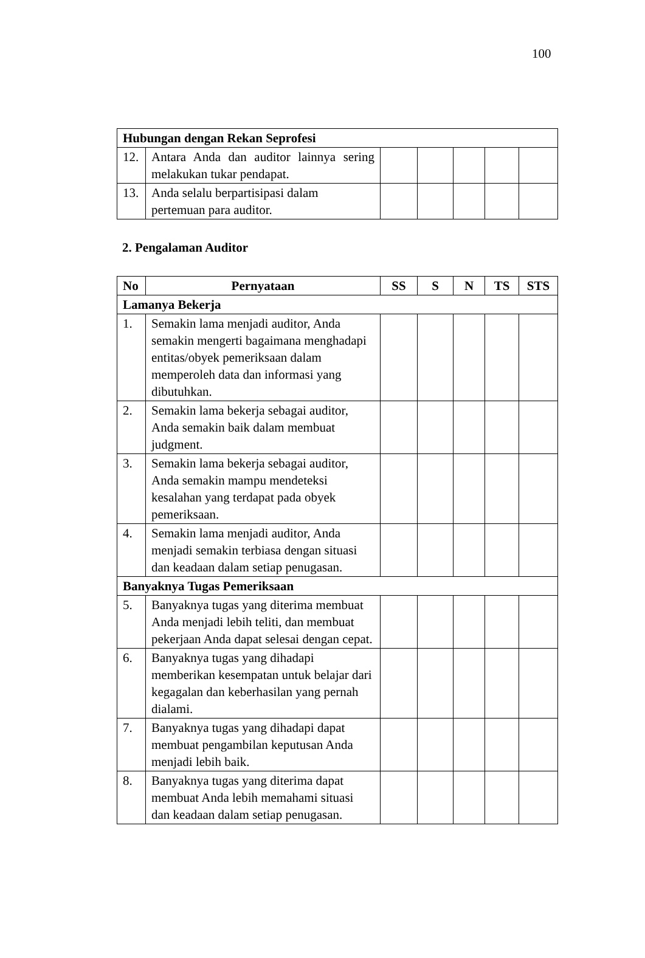100
| Hubungan dengan Rekan Seprofesi | | | | | | |
| 12. | Antara Anda dan auditor lainnya sering melakukan tukar pendapat. | | | | | |
| 13. | Anda selalu berpartisipasi dalam pertemuan para auditor. | | | | | |
2. Pengalaman Auditor
| No | Pernyataan | SS | S | N | TS | STS |
| --- | --- | --- | --- | --- | --- | --- |
| Lamanya Bekerja | | | | | | |
| 1. | Semakin lama menjadi auditor, Anda semakin mengerti bagaimana menghadapi entitas/obyek pemeriksaan dalam memperoleh data dan informasi yang dibutuhkan. | | | | | |
| 2. | Semakin lama bekerja sebagai auditor, Anda semakin baik dalam membuat judgment. | | | | | |
| 3. | Semakin lama bekerja sebagai auditor, Anda semakin mampu mendeteksi kesalahan yang terdapat pada obyek pemeriksaan. | | | | | |
| 4. | Semakin lama menjadi auditor, Anda menjadi semakin terbiasa dengan situasi dan keadaan dalam setiap penugasan. | | | | | |
| Banyaknya Tugas Pemeriksaan | | | | | | |
| 5. | Banyaknya tugas yang diterima membuat Anda menjadi lebih teliti, dan membuat pekerjaan Anda dapat selesai dengan cepat. | | | | | |
| 6. | Banyaknya tugas yang dihadapi memberikan kesempatan untuk belajar dari kegagalan dan keberhasilan yang pernah dialami. | | | | | |
| 7. | Banyaknya tugas yang dihadapi dapat membuat pengambilan keputusan Anda menjadi lebih baik. | | | | | |
| 8. | Banyaknya tugas yang diterima dapat membuat Anda lebih memahami situasi dan keadaan dalam setiap penugasan. | | | | | |